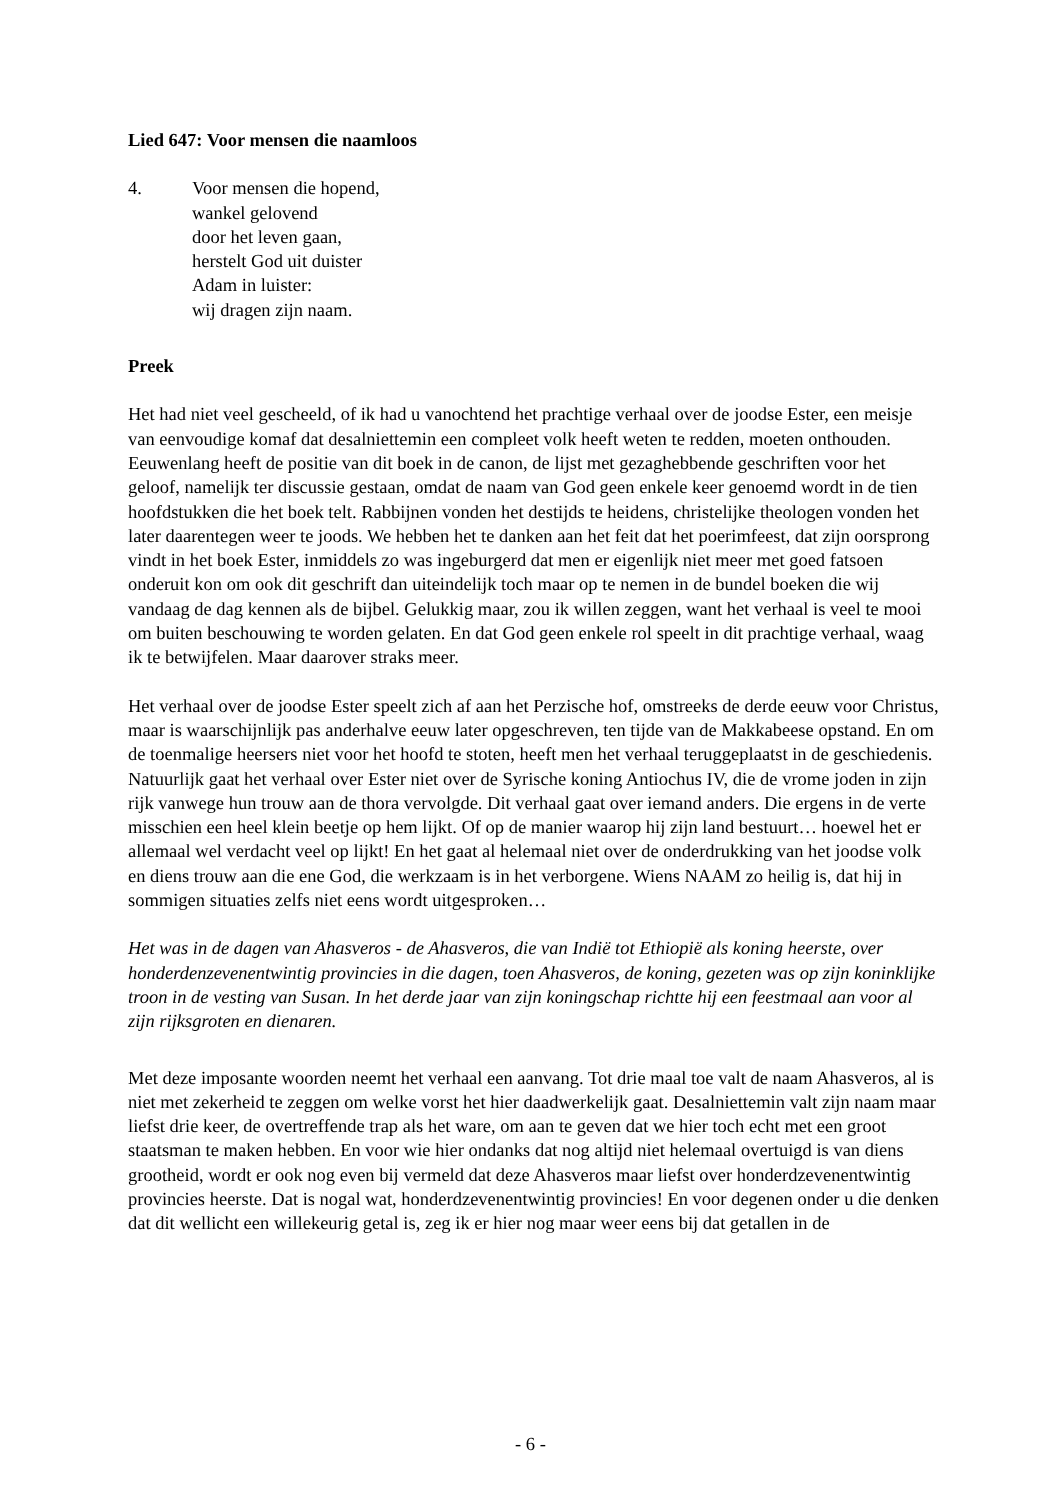Lied 647: Voor mensen die naamloos
4. Voor mensen die hopend,
wankel gelovend
door het leven gaan,
herstelt God uit duister
Adam in luister:
wij dragen zijn naam.
Preek
Het had niet veel gescheeld, of ik had u vanochtend het prachtige verhaal over de joodse Ester, een meisje van eenvoudige komaf dat desalniettemin een compleet volk heeft weten te redden, moeten onthouden. Eeuwenlang heeft de positie van dit boek in de canon, de lijst met gezaghebbende geschriften voor het geloof, namelijk ter discussie gestaan, omdat de naam van God geen enkele keer genoemd wordt in de tien hoofdstukken die het boek telt. Rabbijnen vonden het destijds te heidens, christelijke theologen vonden het later daarentegen weer te joods. We hebben het te danken aan het feit dat het poerimfeest, dat zijn oorsprong vindt in het boek Ester, inmiddels zo was ingeburgerd dat men er eigenlijk niet meer met goed fatsoen onderuit kon om ook dit geschrift dan uiteindelijk toch maar op te nemen in de bundel boeken die wij vandaag de dag kennen als de bijbel. Gelukkig maar, zou ik willen zeggen, want het verhaal is veel te mooi om buiten beschouwing te worden gelaten. En dat God geen enkele rol speelt in dit prachtige verhaal, waag ik te betwijfelen. Maar daarover straks meer.
Het verhaal over de joodse Ester speelt zich af aan het Perzische hof, omstreeks de derde eeuw voor Christus, maar is waarschijnlijk pas anderhalve eeuw later opgeschreven, ten tijde van de Makkabeese opstand. En om de toenmalige heersers niet voor het hoofd te stoten, heeft men het verhaal teruggeplaatst in de geschiedenis. Natuurlijk gaat het verhaal over Ester niet over de Syrische koning Antiochus IV, die de vrome joden in zijn rijk vanwege hun trouw aan de thora vervolgde. Dit verhaal gaat over iemand anders. Die ergens in de verte misschien een heel klein beetje op hem lijkt. Of op de manier waarop hij zijn land bestuurt… hoewel het er allemaal wel verdacht veel op lijkt! En het gaat al helemaal niet over de onderdrukking van het joodse volk en diens trouw aan die ene God, die werkzaam is in het verborgene. Wiens NAAM zo heilig is, dat hij in sommigen situaties zelfs niet eens wordt uitgesproken…
Het was in de dagen van Ahasveros - de Ahasveros, die van Indië tot Ethiopië als koning heerste, over honderdenzevenentwintig provincies in die dagen, toen Ahasveros, de koning, gezeten was op zijn koninklijke troon in de vesting van Susan. In het derde jaar van zijn koningschap richtte hij een feestmaal aan voor al zijn rijksgroten en dienaren.
Met deze imposante woorden neemt het verhaal een aanvang. Tot drie maal toe valt de naam Ahasveros, al is niet met zekerheid te zeggen om welke vorst het hier daadwerkelijk gaat. Desalniettemin valt zijn naam maar liefst drie keer, de overtreffende trap als het ware, om aan te geven dat we hier toch echt met een groot staatsman te maken hebben. En voor wie hier ondanks dat nog altijd niet helemaal overtuigd is van diens grootheid, wordt er ook nog even bij vermeld dat deze Ahasveros maar liefst over honderdzevenentwintig provincies heerste. Dat is nogal wat, honderdzevenentwintig provincies! En voor degenen onder u die denken dat dit wellicht een willekeurig getal is, zeg ik er hier nog maar weer eens bij dat getallen in de
- 6 -